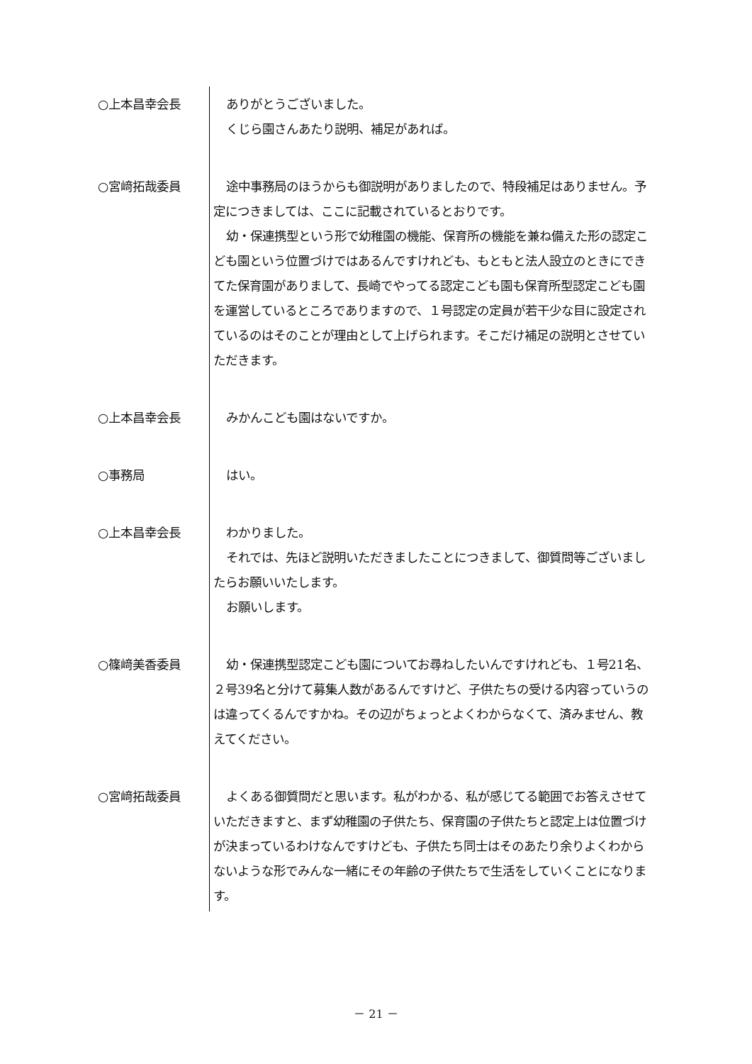○上本昌幸会長 ありがとうございました。
くじら園さんあたり説明、補足があれば。
○宮﨑拓哉委員 途中事務局のほうからも御説明がありましたので、特段補足はありません。予定につきましては、ここに記載されているとおりです。
幼・保連携型という形で幼稚園の機能、保育所の機能を兼ね備えた形の認定こども園という位置づけではあるんですけれども、もともと法人設立のときにできてた保育園がありまして、長崎でやってる認定こども園も保育所型認定こども園を運営しているところでありますので、１号認定の定員が若干少な目に設定されているのはそのことが理由として上げられます。そこだけ補足の説明とさせていただきます。
○上本昌幸会長 みかんこども園はないですか。
○事務局 はい。
○上本昌幸会長 わかりました。
それでは、先ほど説明いただきましたことにつきまして、御質問等ございましたらお願いいたします。
お願いします。
○篠﨑美香委員 幼・保連携型認定こども園についてお尋ねしたいんですけれども、１号21名、２号39名と分けて募集人数があるんですけど、子供たちの受ける内容っていうのは違ってくるんですかね。その辺がちょっとよくわからなくて、済みません、教えてください。
○宮﨑拓哉委員 よくある御質問だと思います。私がわかる、私が感じてる範囲でお答えさせていただきますと、まず幼稚園の子供たち、保育園の子供たちと認定上は位置づけが決まっているわけなんですけども、子供たち同士はそのあたり余りよくわからないような形でみんな一緒にその年齢の子供たちで生活をしていくことになります。
－ 21 －